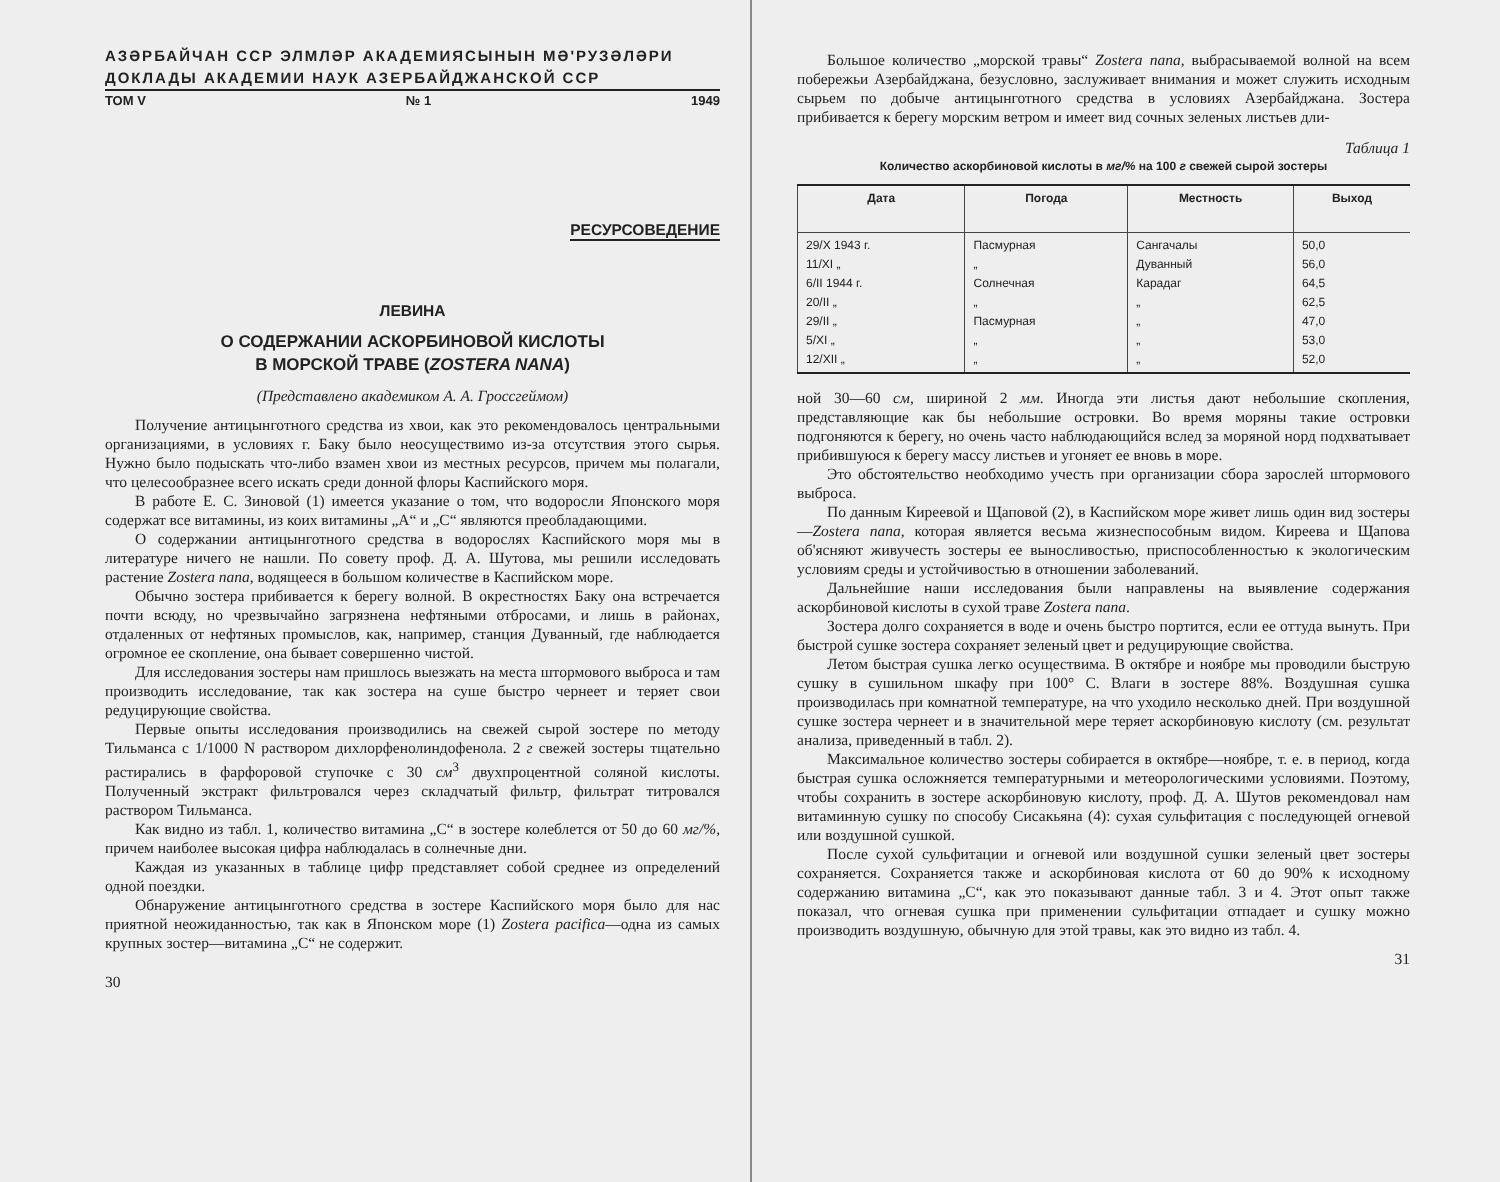АЗƏРБАЙЧАН ССР ЭЛМЛƏР АКАДЕМИЯСЫНЫН МƏ'РУЗƏЛƏРИ
ДОКЛАДЫ АКАДЕМИИ НАУК АЗЕРБАЙДЖАНСКОЙ ССР
ТОМ V № 1 1949
РЕСУРСОВЕДЕНИЕ
ЛЕВИНА
О СОДЕРЖАНИИ АСКОРБИНОВОЙ КИСЛОТЫ
В МОРСКОЙ ТРАВЕ (ZOSTERA NANA)
(Представлено академиком А. А. Гроссгеймом)
Получение антицынготного средства из хвои, как это рекомендовалось центральными организациями, в условиях г. Баку было неосуществимо из-за отсутствия этого сырья. Нужно было подыскать что-либо взамен хвои из местных ресурсов, причем мы полагали, что целесообразнее всего искать среди донной флоры Каспийского моря.
В работе Е. С. Зиновой (1) имеется указание о том, что водоросли Японского моря содержат все витамины, из коих витамины „А“ и „С“ являются преобладающими.
О содержании антицынготного средства в водорослях Каспийского моря мы в литературе ничего не нашли. По совету проф. Д. А. Шутова, мы решили исследовать растение Zostera nana, водящееся в большом количестве в Каспийском море.
Обычно зостера прибивается к берегу волной. В окрестностях Баку она встречается почти всюду, но чрезвычайно загрязнена нефтяными отбросами, и лишь в районах, отдаленных от нефтяных промыслов, как, например, станция Дуванный, где наблюдается огромное ее скопление, она бывает совершенно чистой.
Для исследования зостеры нам пришлось выезжать на места штормового выброса и там производить исследование, так как зостера на суше быстро чернеет и теряет свои редуцирующие свойства.
Первые опыты исследования производились на свежей сырой зостере по методу Тильманса с 1/1000 N раствором дихлорфенолиндофенола. 2 г свежей зостеры тщательно растирались в фарфоровой ступочке с 30 см<sup>3</sup> двухпроцентной соляной кислоты. Полученный экстракт фильтровался через складчатый фильтр, фильтрат титровался раствором Тильманса.
Как видно из табл. 1, количество витамина „С“ в зостере колеблется от 50 до 60 мг/%, причем наиболее высокая цифра наблюдалась в солнечные дни.
Каждая из указанных в таблице цифр представляет собой среднее из определений одной поездки.
Обнаружение антицынготного средства в зостере Каспийского моря было для нас приятной неожиданностью, так как в Японском море (1) Zostera pacifica—одна из самых крупных зостер—витамина „С“ не содержит.
30
Большое количество „морской травы“ Zostera nana, выбрасываемой волной на всем побережьи Азербайджана, безусловно, заслуживает внимания и может служить исходным сырьем по добыче антицынготного средства в условиях Азербайджана. Зостера прибивается к берегу морским ветром и имеет вид сочных зеленых листьев дли-
Таблица 1
Количество аскорбиновой кислоты в мг/% на 100 г свежей сырой зостеры
| Дата | Погода | Местность | Выход |
| --- | --- | --- | --- |
| 29/X 1943 г. 11/XI „ 6/II 1944 г. 20/II „ 29/II „ 5/XI „ 12/XII „ | Пасмурная „ Солнечная „ Пасмурная „ „ | Сангачалы Дуванный Карадаг „ „ „ „ | 50,0 56,0 64,5 62,5 47,0 53,0 52,0 |
ной 30—60 см, шириной 2 мм. Иногда эти листья дают небольшие скопления, представляющие как бы небольшие островки. Во время моряны такие островки подгоняются к берегу, но очень часто наблюдающийся вслед за моряной норд подхватывает прибившуюся к берегу массу листьев и угоняет ее вновь в море.
Это обстоятельство необходимо учесть при организации сбора зарослей штормового выброса.
По данным Киреевой и Щаповой (2), в Каспийском море живет лишь один вид зостеры—Zostera nana, которая является весьма жизнеспособным видом. Киреева и Щапова об'ясняют живучесть зостеры ее выносливостью, приспособленностью к экологическим условиям среды и устойчивостью в отношении заболеваний.
Дальнейшие наши исследования были направлены на выявление содержания аскорбиновой кислоты в сухой траве Zostera nana.
Зостера долго сохраняется в воде и очень быстро портится, если ее оттуда вынуть. При быстрой сушке зостера сохраняет зеленый цвет и редуцирующие свойства.
Летом быстрая сушка легко осуществима. В октябре и ноябре мы проводили быструю сушку в сушильном шкафу при 100° С. Влаги в зостере 88%. Воздушная сушка производилась при комнатной температуре, на что уходило несколько дней. При воздушной сушке зостера чернеет и в значительной мере теряет аскорбиновую кислоту (см. результат анализа, приведенный в табл. 2).
Максимальное количество зостеры собирается в октябре—ноябре, т. е. в период, когда быстрая сушка осложняется температурными и метеорологическими условиями. Поэтому, чтобы сохранить в зостере аскорбиновую кислоту, проф. Д. А. Шутов рекомендовал нам витаминную сушку по способу Сисакьяна (4): сухая сульфитация с последующей огневой или воздушной сушкой.
После сухой сульфитации и огневой или воздушной сушки зеленый цвет зостеры сохраняется. Сохраняется также и аскорбиновая кислота от 60 до 90% к исходному содержанию витамина „С“, как это показывают данные табл. 3 и 4. Этот опыт также показал, что огневая сушка при применении сульфитации отпадает и сушку можно производить воздушную, обычную для этой травы, как это видно из табл. 4.
31